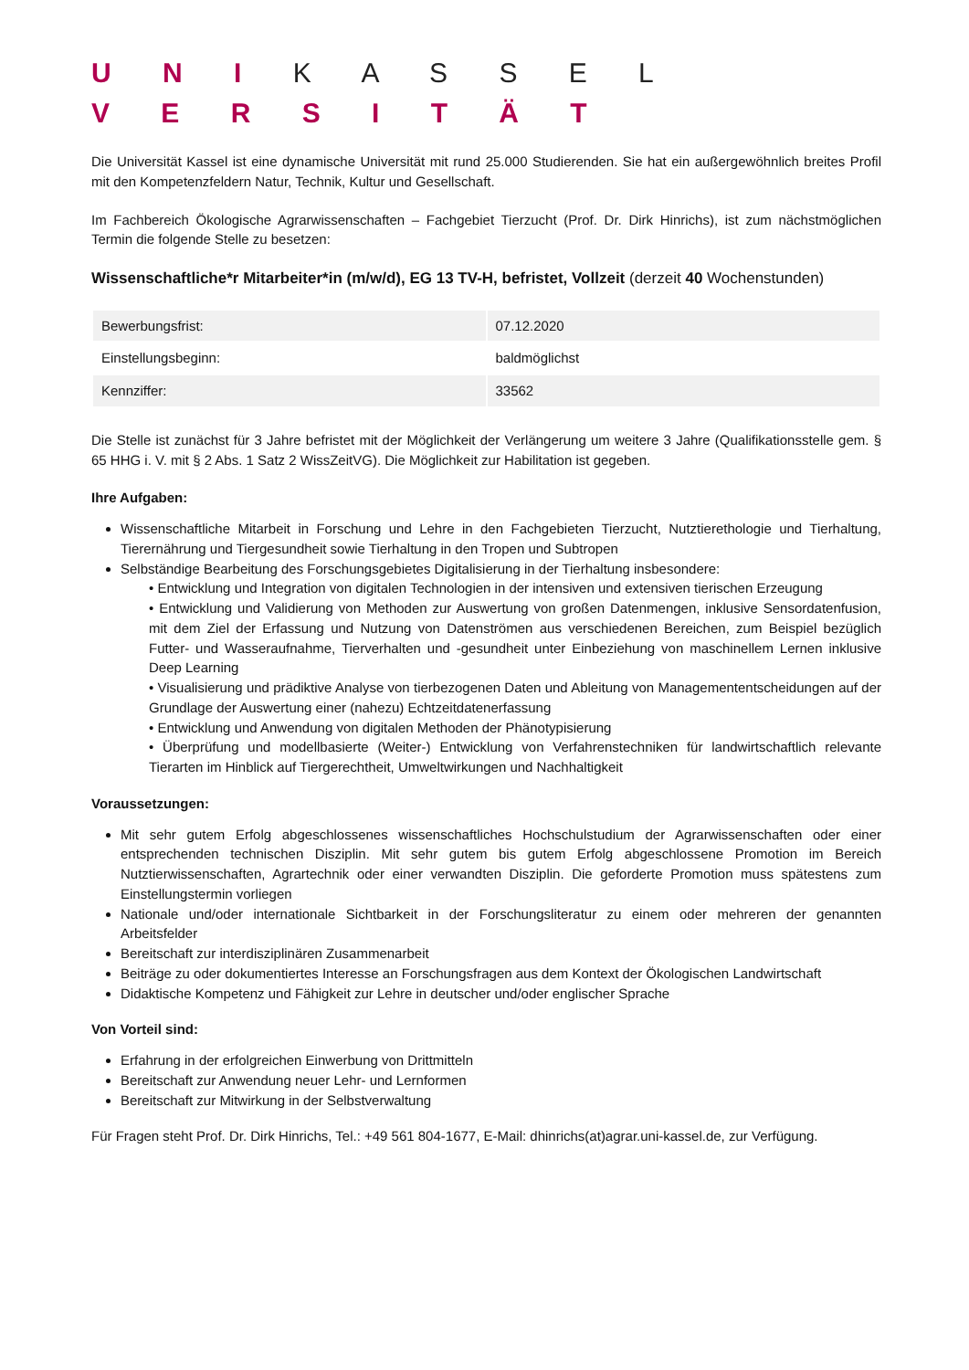U N I K A S S E L
V E R S I T Ä T
Die Universität Kassel ist eine dynamische Universität mit rund 25.000 Studierenden. Sie hat ein außergewöhnlich breites Profil mit den Kompetenzfeldern Natur, Technik, Kultur und Gesellschaft.
Im Fachbereich Ökologische Agrarwissenschaften – Fachgebiet Tierzucht (Prof. Dr. Dirk Hinrichs), ist zum nächstmöglichen Termin die folgende Stelle zu besetzen:
Wissenschaftliche*r Mitarbeiter*in (m/w/d), EG 13 TV-H, befristet, Vollzeit (derzeit 40 Wochenstunden)
| Bewerbungsfrist: | 07.12.2020 |
| Einstellungsbeginn: | baldmöglichst |
| Kennziffer: | 33562 |
Die Stelle ist zunächst für 3 Jahre befristet mit der Möglichkeit der Verlängerung um weitere 3 Jahre (Qualifikationsstelle gem. § 65 HHG i. V. mit § 2 Abs. 1 Satz 2 WissZeitVG). Die Möglichkeit zur Habilitation ist gegeben.
Ihre Aufgaben:
Wissenschaftliche Mitarbeit in Forschung und Lehre in den Fachgebieten Tierzucht, Nutztierethologie und Tierhaltung, Tierernährung und Tiergesundheit sowie Tierhaltung in den Tropen und Subtropen
Selbständige Bearbeitung des Forschungsgebietes Digitalisierung in der Tierhaltung insbesondere:
• Entwicklung und Integration von digitalen Technologien in der intensiven und extensiven tierischen Erzeugung
• Entwicklung und Validierung von Methoden zur Auswertung von großen Datenmengen, inklusive Sensordatenfusion, mit dem Ziel der Erfassung und Nutzung von Datenströmen aus verschiedenen Bereichen, zum Beispiel bezüglich Futter- und Wasseraufnahme, Tierverhalten und -gesundheit unter Einbeziehung von maschinellem Lernen inklusive Deep Learning
• Visualisierung und prädiktive Analyse von tierbezogenen Daten und Ableitung von Managemententscheidungen auf der Grundlage der Auswertung einer (nahezu) Echtzeitdatenerfassung
• Entwicklung und Anwendung von digitalen Methoden der Phänotypisierung
• Überprüfung und modellbasierte (Weiter-) Entwicklung von Verfahrenstechniken für landwirtschaftlich relevante Tierarten im Hinblick auf Tiergerechtheit, Umweltwirkungen und Nachhaltigkeit
Voraussetzungen:
Mit sehr gutem Erfolg abgeschlossenes wissenschaftliches Hochschulstudium der Agrarwissenschaften oder einer entsprechenden technischen Disziplin. Mit sehr gutem bis gutem Erfolg abgeschlossene Promotion im Bereich Nutztierwissenschaften, Agrartechnik oder einer verwandten Disziplin. Die geforderte Promotion muss spätestens zum Einstellungstermin vorliegen
Nationale und/oder internationale Sichtbarkeit in der Forschungsliteratur zu einem oder mehreren der genannten Arbeitsfelder
Bereitschaft zur interdisziplinären Zusammenarbeit
Beiträge zu oder dokumentiertes Interesse an Forschungsfragen aus dem Kontext der Ökologischen Landwirtschaft
Didaktische Kompetenz und Fähigkeit zur Lehre in deutscher und/oder englischer Sprache
Von Vorteil sind:
Erfahrung in der erfolgreichen Einwerbung von Drittmitteln
Bereitschaft zur Anwendung neuer Lehr- und Lernformen
Bereitschaft zur Mitwirkung in der Selbstverwaltung
Für Fragen steht Prof. Dr. Dirk Hinrichs, Tel.: +49 561 804-1677, E-Mail: dhinrichs(at)agrar.uni-kassel.de, zur Verfügung.